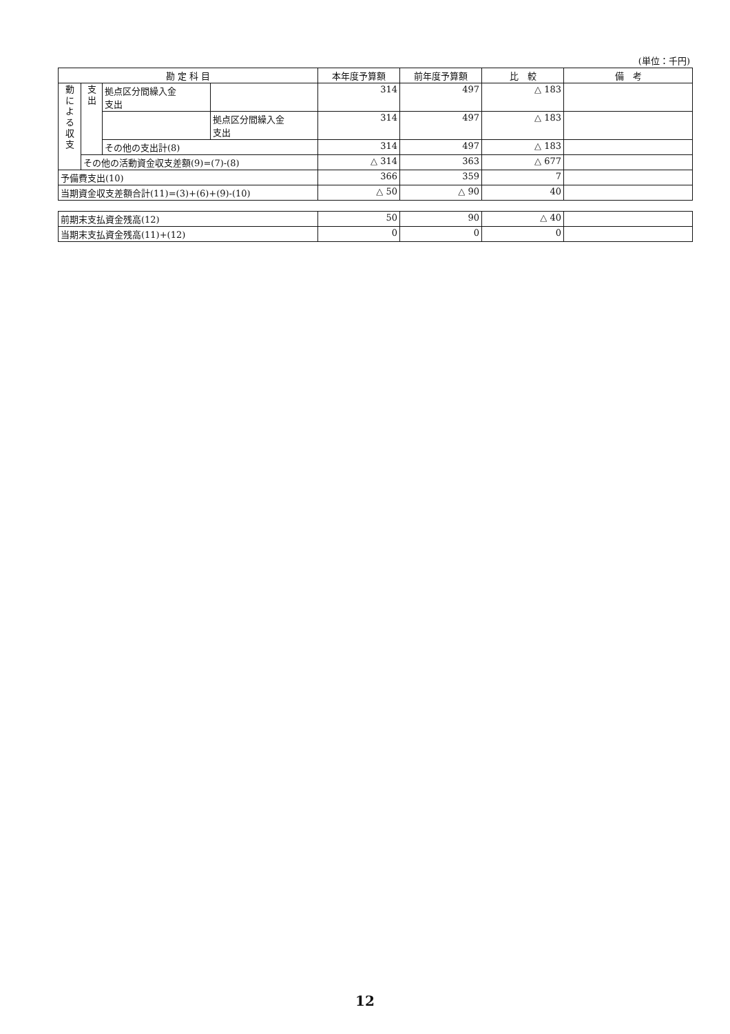(単位：千円)
| 勘 定 科 目 | | | | 本年度予算額 | 前年度予算額 | 比 較 | 備 考 |
| --- | --- | --- | --- | --- | --- | --- | --- |
| 動 に よ る 収 支 | 支 出 | 拠点区分間繰入金 支出 | | 314 | 497 | △ 183 | |
| | | | 拠点区分間繰入金 支出 | 314 | 497 | △ 183 | |
| | | その他の支出計(8) | | 314 | 497 | △ 183 | |
| | その他の活動資金収支差額(9)=(7)-(8) | | | △ 314 | 363 | △ 677 | |
| 予備費支出(10) | | | | 366 | 359 | 7 | |
| 当期資金収支差額合計(11)=(3)+(6)+(9)-(10) | | | | △ 50 | △ 90 | 40 | |
| 前期末支払資金残高(12) | 50 | 90 | △ 40 | |
| 当期末支払資金残高(11)+(12) | 0 | 0 | 0 | |
12